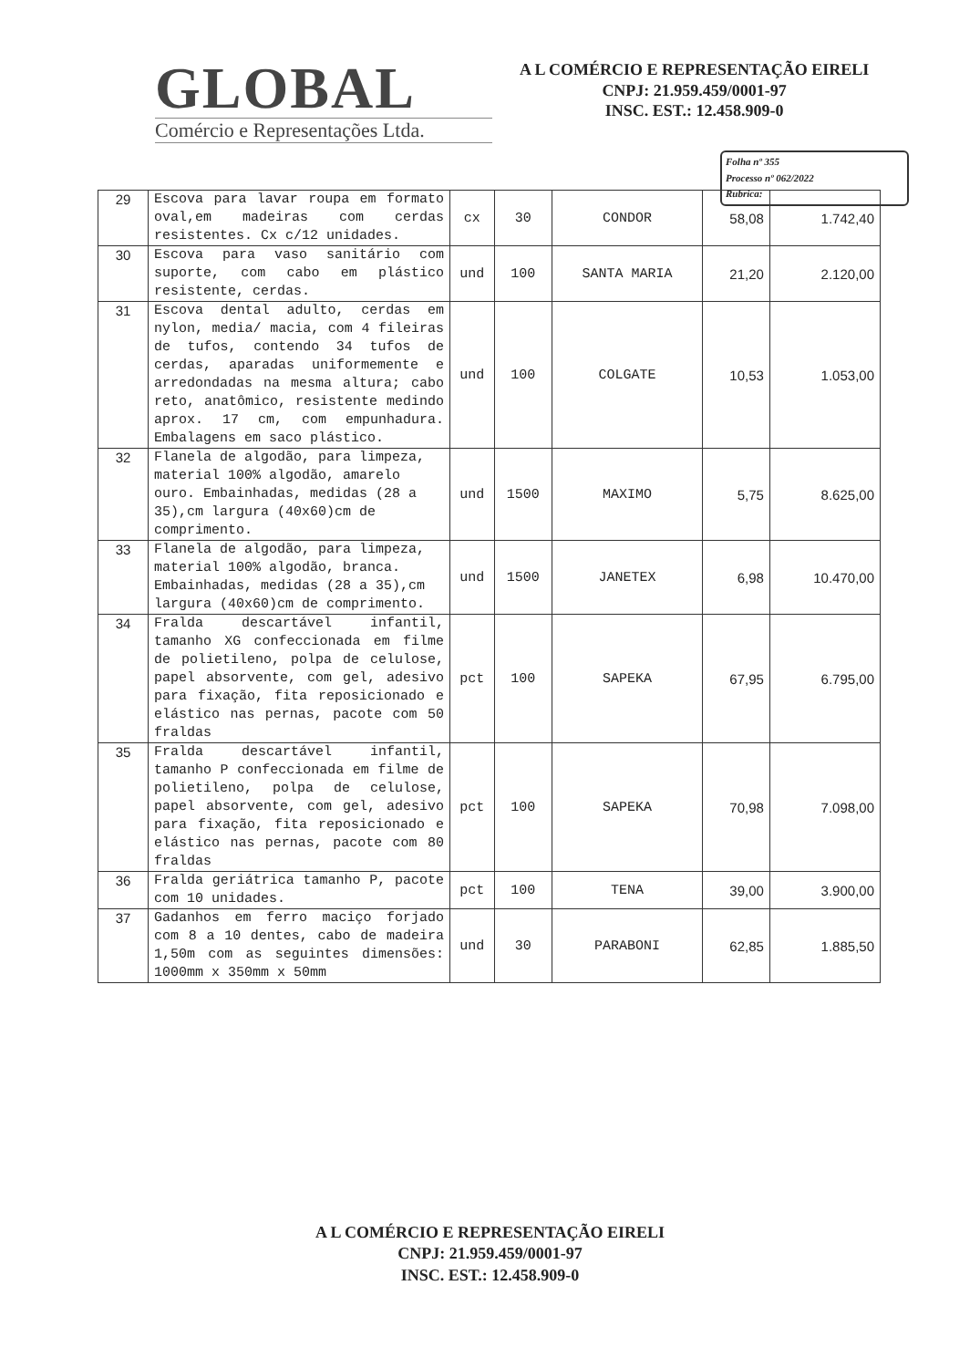GLOBAL
Comércio e Representações Ltda.
A L COMÉRCIO E REPRESENTAÇÃO EIRELI
CNPJ: 21.959.459/0001-97
INSC. EST.: 12.458.909-0
Folha nº 355
Processo nº 062/2022
Rubrica:
| 29 | Escova para lavar roupa em formato oval,em madeiras com cerdas resistentes. Cx c/12 unidades. | cx | 30 | CONDOR | 58,08 | 1.742,40 |
| 30 | Escova para vaso sanitário com suporte, com cabo em plástico resistente, cerdas. | und | 100 | SANTA MARIA | 21,20 | 2.120,00 |
| 31 | Escova dental adulto, cerdas em nylon, media/ macia, com 4 fileiras de tufos, contendo 34 tufos de cerdas, aparadas uniformemente e arredondadas na mesma altura; cabo reto, anatômico, resistente medindo aprox. 17 cm, com empunhadura. Embalagens em saco plástico. | und | 100 | COLGATE | 10,53 | 1.053,00 |
| 32 | Flanela de algodão, para limpeza, material 100% algodão, amarelo ouro. Embainhadas, medidas (28 a 35),cm largura (40x60)cm de comprimento. | und | 1500 | MAXIMO | 5,75 | 8.625,00 |
| 33 | Flanela de algodão, para limpeza, material 100% algodão, branca. Embainhadas, medidas (28 a 35),cm largura (40x60)cm de comprimento. | und | 1500 | JANETEX | 6,98 | 10.470,00 |
| 34 | Fralda descartável infantil, tamanho XG confeccionada em filme de polietileno, polpa de celulose, papel absorvente, com gel, adesivo para fixação, fita reposicionado e elástico nas pernas, pacote com 50 fraldas | pct | 100 | SAPEKA | 67,95 | 6.795,00 |
| 35 | Fralda descartável infantil, tamanho P confeccionada em filme de polietileno, polpa de celulose, papel absorvente, com gel, adesivo para fixação, fita reposicionado e elástico nas pernas, pacote com 80 fraldas | pct | 100 | SAPEKA | 70,98 | 7.098,00 |
| 36 | Fralda geriátrica tamanho P, pacote com 10 unidades. | pct | 100 | TENA | 39,00 | 3.900,00 |
| 37 | Gadanhos em ferro maciço forjado com 8 a 10 dentes, cabo de madeira 1,50m com as seguintes dimensões: 1000mm x 350mm x 50mm | und | 30 | PARABONI | 62,85 | 1.885,50 |
A L COMÉRCIO E REPRESENTAÇÃO EIRELI
CNPJ: 21.959.459/0001-97
INSC. EST.: 12.458.909-0